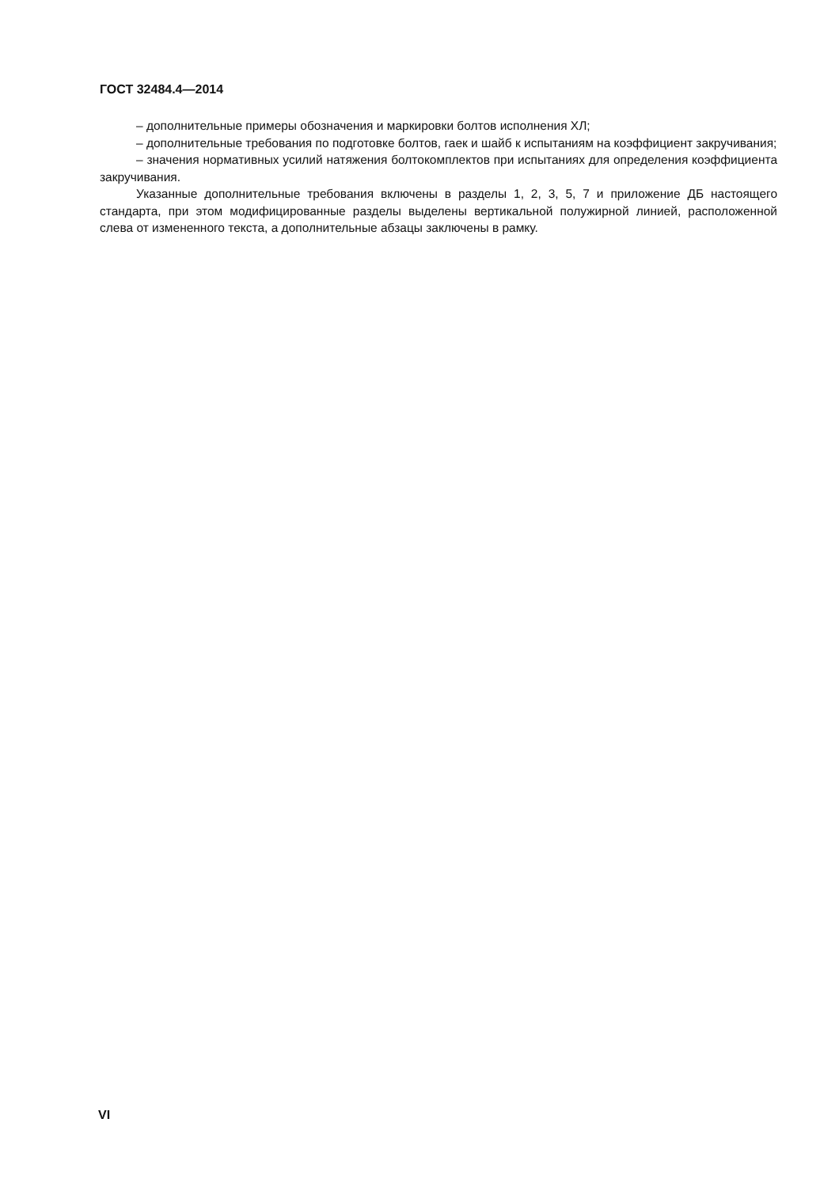ГОСТ 32484.4—2014
– дополнительные примеры обозначения и маркировки болтов исполнения ХЛ;
– дополнительные требования по подготовке болтов, гаек и шайб к испытаниям на коэффициент закручивания;
– значения нормативных усилий натяжения болтокомплектов при испытаниях для определения коэффициента закручивания.
Указанные дополнительные требования включены в разделы 1, 2, 3, 5, 7 и приложение ДБ настоящего стандарта, при этом модифицированные разделы выделены вертикальной полужирной линией, расположенной слева от измененного текста, а дополнительные абзацы заключены в рамку.
VI